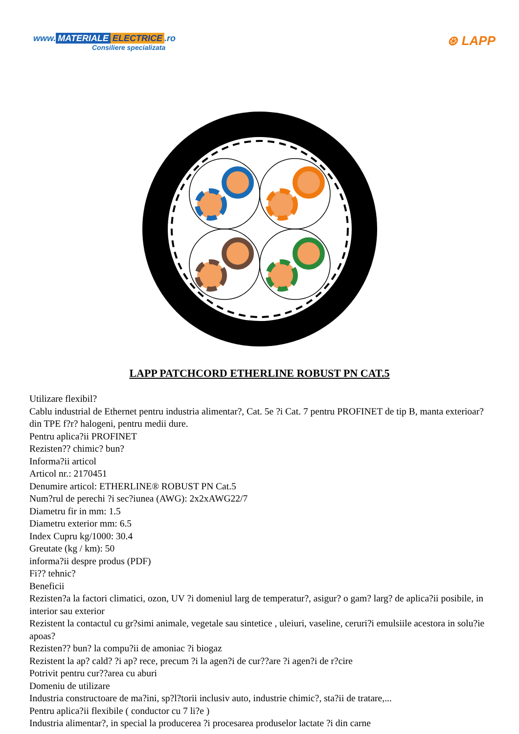www. MATERIALE ELECTRICE.ro
Consiliere specializata
⊛ LAPP
LAPP PATCHCORD ETHERLINE ROBUST PN CAT.5
Utilizare flexibil?
Cablu industrial de Ethernet pentru industria alimentar?, Cat. 5e ?i Cat. 7 pentru PROFINET de tip B, manta exterioar? din TPE f?r? halogeni, pentru medii dure.
Pentru aplica?ii PROFINET
Rezisten?? chimic? bun?
Informa?ii articol
Articol nr.: 2170451
Denumire articol: ETHERLINE® ROBUST PN Cat.5
Num?rul de perechi ?i sec?iunea (AWG): 2x2xAWG22/7
Diametru fir in mm: 1.5
Diametru exterior mm: 6.5
Index Cupru kg/1000: 30.4
Greutate (kg / km): 50
informa?ii despre produs (PDF)
Fi?? tehnic?
Beneficii
Rezisten?a la factori climatici, ozon, UV ?i domeniul larg de temperatur?, asigur? o gam? larg? de aplica?ii posibile, in interior sau exterior
Rezistent la contactul cu gr?simi animale, vegetale sau sintetice , uleiuri, vaseline, ceruri?i emulsiile acestora in solu?ie apoas?
Rezisten?? bun? la compu?ii de amoniac ?i biogaz
Rezistent la ap? cald? ?i ap? rece, precum ?i la agen?i de cur??are ?i agen?i de r?cire
Potrivit pentru cur??area cu aburi
Domeniu de utilizare
Industria constructoare de ma?ini, sp?l?torii inclusiv auto, industrie chimic?, sta?ii de tratare,...
Pentru aplica?ii flexibile ( conductor cu 7 li?e )
Industria alimentar?, in special la producerea ?i procesarea produselor lactate ?i din carne